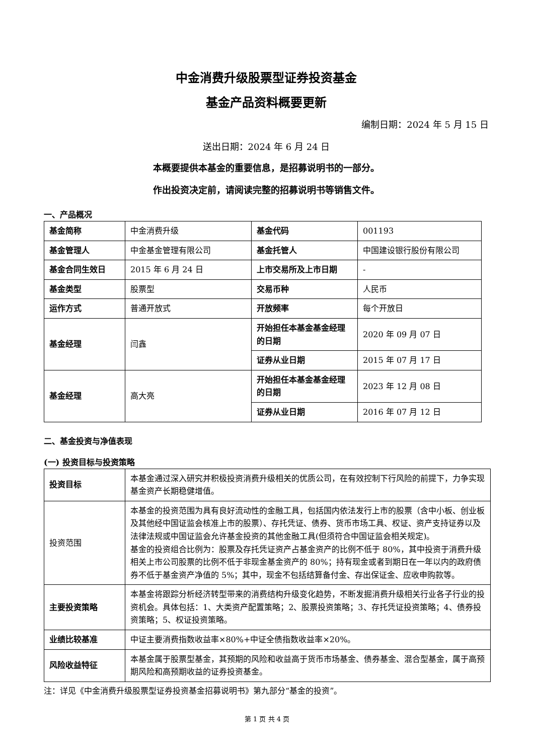中金消费升级股票型证券投资基金
基金产品资料概要更新
编制日期：2024 年 5 月 15 日
送出日期：2024 年 6 月 24 日
本概要提供本基金的重要信息，是招募说明书的一部分。
作出投资决定前，请阅读完整的招募说明书等销售文件。
一、产品概况
| 基金简称 | 中金消费升级 | 基金代码 | 001193 |
| 基金管理人 | 中金基金管理有限公司 | 基金托管人 | 中国建设银行股份有限公司 |
| 基金合同生效日 | 2015 年 6 月 24 日 | 上市交易所及上市日期 | - |
| 基金类型 | 股票型 | 交易币种 | 人民币 |
| 运作方式 | 普通开放式 | 开放频率 | 每个开放日 |
| 基金经理 | 闫鑫 | 开始担任本基金基金经理的日期 | 2020 年 09 月 07 日 |
| | | 证券从业日期 | 2015 年 07 月 17 日 |
| 基金经理 | 高大亮 | 开始担任本基金基金经理的日期 | 2023 年 12 月 08 日 |
| | | 证券从业日期 | 2016 年 07 月 12 日 |
二、基金投资与净值表现
(一) 投资目标与投资策略
| 投资目标 | 本基金通过深入研究并积极投资消费升级相关的优质公司，在有效控制下行风险的前提下，力争实现基金资产长期稳健增值。 |
| 投资范围 | 本基金的投资范围为具有良好流动性的金融工具，包括国内依法发行上市的股票（含中小板、创业板及其他经中国证监会核准上市的股票）、存托凭证、债券、货币市场工具、权证、资产支持证券以及法律法规或中国证监会允许基金投资的其他金融工具(但须符合中国证监会相关规定)。 基金的投资组合比例为：股票及存托凭证资产占基金资产的比例不低于 80%，其中投资于消费升级相关上市公司股票的比例不低于非现金基金资产的 80%；持有现金或者到期日在一年以内的政府债券不低于基金资产净值的 5%；其中，现金不包括结算备付金、存出保证金、应收申购款等。 |
| 主要投资策略 | 本基金将跟踪分析经济转型带来的消费结构升级变化趋势，不断发掘消费升级相关行业各子行业的投资机会。具体包括：1、大类资产配置策略；2、股票投资策略；3、存托凭证投资策略；4、债券投资策略；5、权证投资策略。 |
| 业绩比较基准 | 中证主要消费指数收益率×80%+中证全债指数收益率×20%。 |
| 风险收益特征 | 本基金属于股票型基金，其预期的风险和收益高于货币市场基金、债券基金、混合型基金，属于高预期风险和高预期收益的证券投资基金。 |
注：详见《中金消费升级股票型证券投资基金招募说明书》第九部分“基金的投资”。
第 1 页 共 4 页